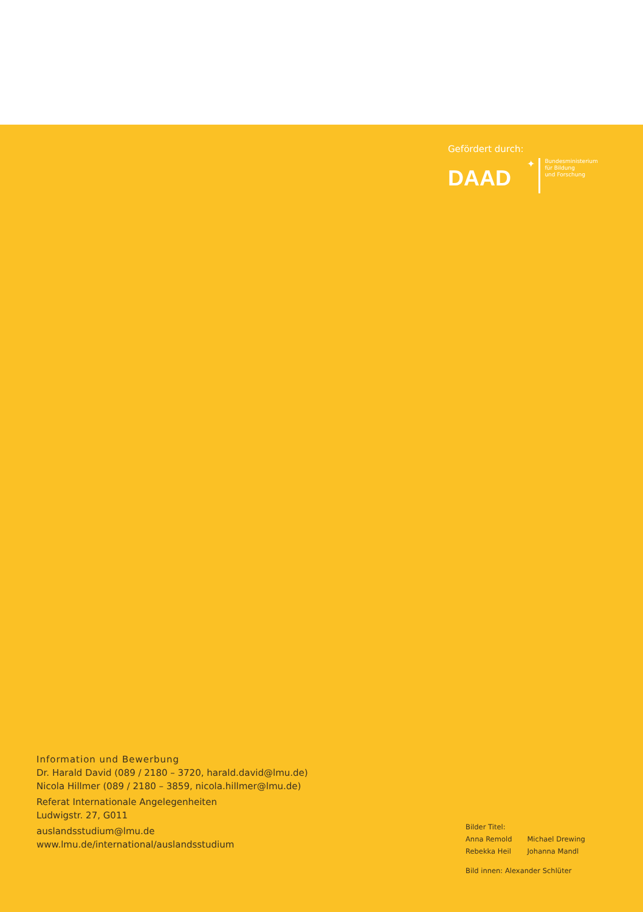Gefördert durch:
DAAD
✦
Bundesministerium
für Bildung
und Forschung
Information und Bewerbung
Dr. Harald David (089 / 2180 – 3720, harald.david@lmu.de)
Nicola Hillmer (089 / 2180 – 3859, nicola.hillmer@lmu.de)
Referat Internationale Angelegenheiten
Ludwigstr. 27, G011
auslandsstudium@lmu.de
www.lmu.de/international/auslandsstudium
Bilder Titel:
| Anna Remold | Michael Drewing |
| Rebekka Heil | Johanna Mandl |
Bild innen: Alexander Schlüter